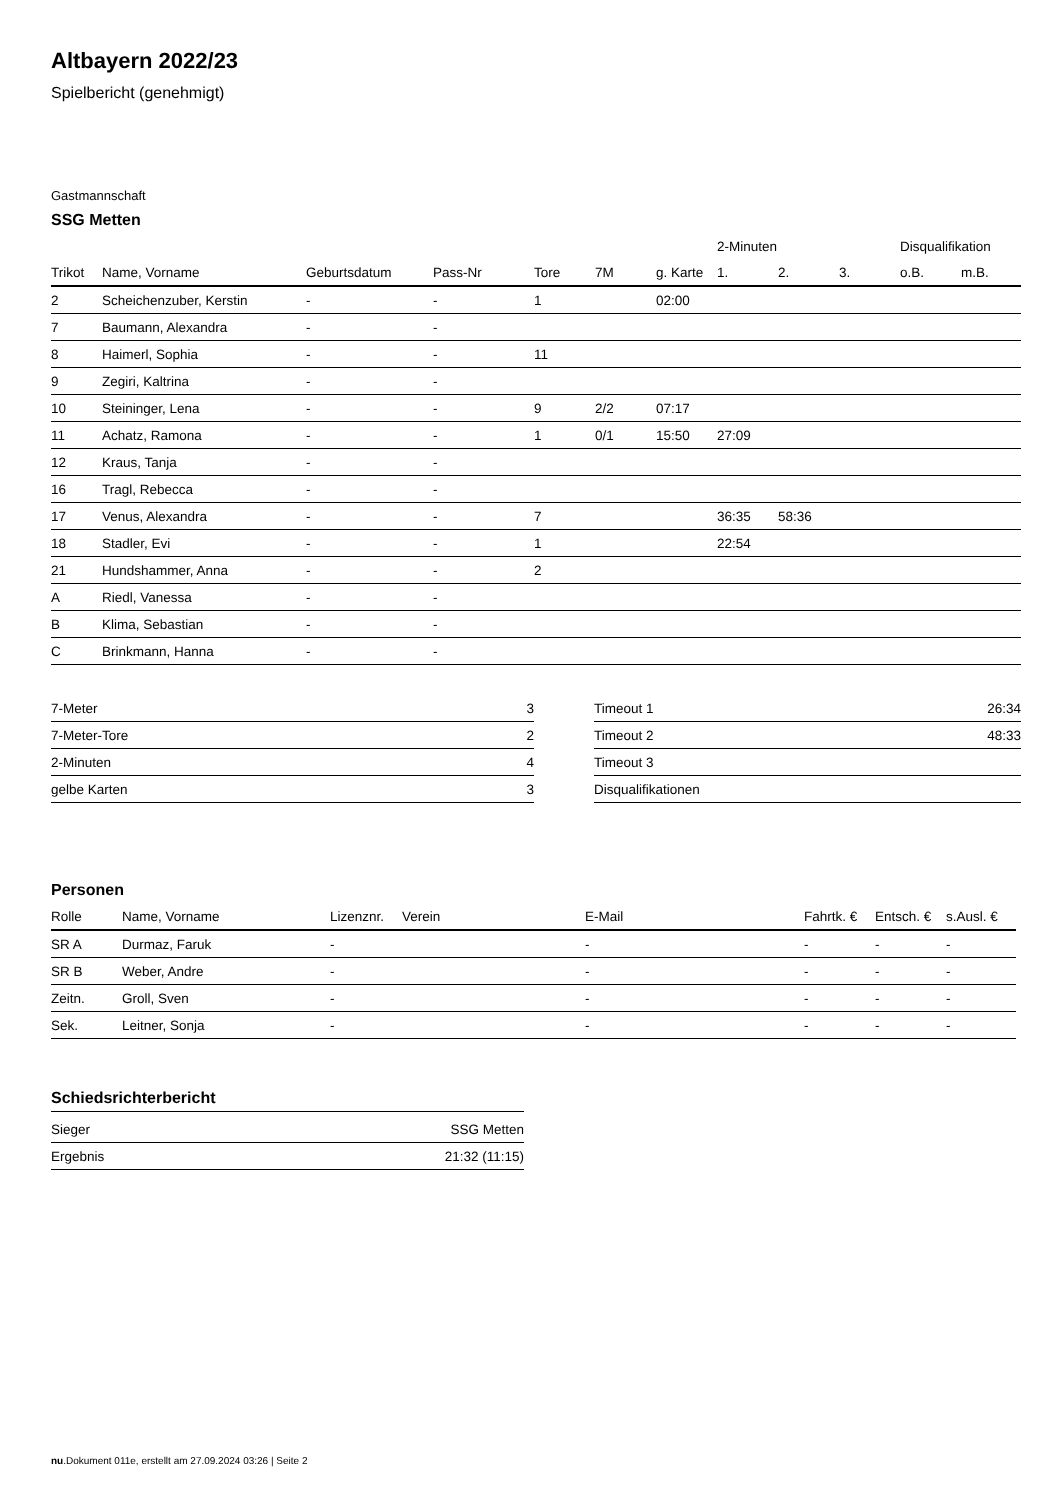Altbayern 2022/23
Spielbericht (genehmigt)
Gastmannschaft
SSG Metten
| | | | | | | | 2-Minuten | | | Disqualifikation | |
| Trikot | Name, Vorname | Geburtsdatum | Pass-Nr | Tore | 7M | g. Karte | 1. | 2. | 3. | o.B. | m.B. |
| 2 | Scheichenzuber, Kerstin | - | - | 1 | | 02:00 | | | | | |
| 7 | Baumann, Alexandra | - | - | | | | | | | | |
| 8 | Haimerl, Sophia | - | - | 11 | | | | | | | |
| 9 | Zegiri, Kaltrina | - | - | | | | | | | | |
| 10 | Steininger, Lena | - | - | 9 | 2/2 | 07:17 | | | | | |
| 11 | Achatz, Ramona | - | - | 1 | 0/1 | 15:50 | 27:09 | | | | |
| 12 | Kraus, Tanja | - | - | | | | | | | | |
| 16 | Tragl, Rebecca | - | - | | | | | | | | |
| 17 | Venus, Alexandra | - | - | 7 | | | 36:35 | 58:36 | | | |
| 18 | Stadler, Evi | - | - | 1 | | | 22:54 | | | | |
| 21 | Hundshammer, Anna | - | - | 2 | | | | | | | |
| A | Riedl, Vanessa | - | - | | | | | | | | |
| B | Klima, Sebastian | - | - | | | | | | | | |
| C | Brinkmann, Hanna | - | - | | | | | | | | |
| 7-Meter | 3 |
| 7-Meter-Tore | 2 |
| 2-Minuten | 4 |
| gelbe Karten | 3 |
| Timeout 1 | 26:34 |
| Timeout 2 | 48:33 |
| Timeout 3 | |
| Disqualifikationen | |
Personen
| Rolle | Name, Vorname | Lizenznr. | Verein | E-Mail | Fahrtk. € | Entsch. € | s.Ausl. € |
| --- | --- | --- | --- | --- | --- | --- | --- |
| SR A | Durmaz, Faruk | - | | - | - | - | - |
| SR B | Weber, Andre | - | | - | - | - | - |
| Zeitn. | Groll, Sven | - | | - | - | - | - |
| Sek. | Leitner, Sonja | - | | - | - | - | - |
Schiedsrichterbericht
| Sieger | SSG Metten |
| Ergebnis | 21:32 (11:15) |
nu.Dokument 011e, erstellt am 27.09.2024 03:26 | Seite 2